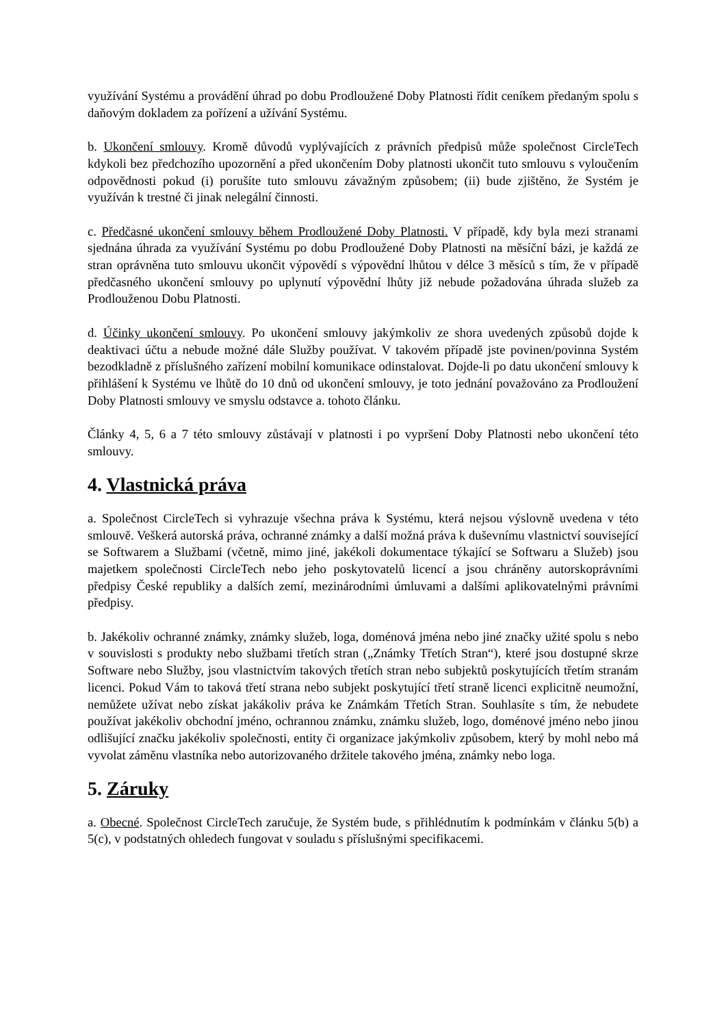využívání Systému a provádění úhrad po dobu Prodloužené Doby Platnosti řídit ceníkem předaným spolu s daňovým dokladem za pořízení a užívání Systému.
b. Ukončení smlouvy. Kromě důvodů vyplývajících z právních předpisů může společnost CircleTech kdykoli bez předchozího upozornění a před ukončením Doby platnosti ukončit tuto smlouvu s vyloučením odpovědnosti pokud (i) porušíte tuto smlouvu závažným způsobem; (ii) bude zjištěno, že Systém je využíván k trestné či jinak nelegální činnosti.
c. Předčasné ukončení smlouvy během Prodloužené Doby Platnosti. V případě, kdy byla mezi stranami sjednána úhrada za využívání Systému po dobu Prodloužené Doby Platnosti na měsíční bázi, je každá ze stran oprávněna tuto smlouvu ukončit výpovědí s výpovědní lhůtou v délce 3 měsíců s tím, že v případě předčasného ukončení smlouvy po uplynutí výpovědní lhůty již nebude požadována úhrada služeb za Prodlouženou Dobu Platnosti.
d. Účinky ukončení smlouvy. Po ukončení smlouvy jakýmkoliv ze shora uvedených způsobů dojde k deaktivaci účtu a nebude možné dále Služby používat. V takovém případě jste povinen/povinna Systém bezodkladně z příslušného zařízení mobilní komunikace odinstalovat. Dojde-li po datu ukončení smlouvy k přihlášení k Systému ve lhůtě do 10 dnů od ukončení smlouvy, je toto jednání považováno za Prodloužení Doby Platnosti smlouvy ve smyslu odstavce a. tohoto článku.
Články 4, 5, 6 a 7 této smlouvy zůstávají v platnosti i po vypršení Doby Platnosti nebo ukončení této smlouvy.
4. Vlastnická práva
a. Společnost CircleTech si vyhrazuje všechna práva k Systému, která nejsou výslovně uvedena v této smlouvě. Veškerá autorská práva, ochranné známky a další možná práva k duševnímu vlastnictví související se Softwarem a Službami (včetně, mimo jiné, jakékoli dokumentace týkající se Softwaru a Služeb) jsou majetkem společnosti CircleTech nebo jeho poskytovatelů licencí a jsou chráněny autorskoprávními předpisy České republiky a dalších zemí, mezinárodními úmluvami a dalšími aplikovatelnými právními předpisy.
b. Jakékoliv ochranné známky, známky služeb, loga, doménová jména nebo jiné značky užité spolu s nebo v souvislosti s produkty nebo službami třetích stran („Známky Třetích Stran“), které jsou dostupné skrze Software nebo Služby, jsou vlastnictvím takových třetích stran nebo subjektů poskytujících třetím stranám licenci. Pokud Vám to taková třetí strana nebo subjekt poskytující třetí straně licenci explicitně neumožní, nemůžete užívat nebo získat jakákoliv práva ke Známkám Třetích Stran. Souhlasíte s tím, že nebudete používat jakékoliv obchodní jméno, ochrannou známku, známku služeb, logo, doménové jméno nebo jinou odlišující značku jakékoliv společnosti, entity či organizace jakýmkoliv způsobem, který by mohl nebo má vyvolat záměnu vlastníka nebo autorizovaného držitele takového jména, známky nebo loga.
5. Záruky
a. Obecné. Společnost CircleTech zaručuje, že Systém bude, s přihlédnutím k podmínkám v článku 5(b) a 5(c), v podstatných ohledech fungovat v souladu s příslušnými specifikacemi.